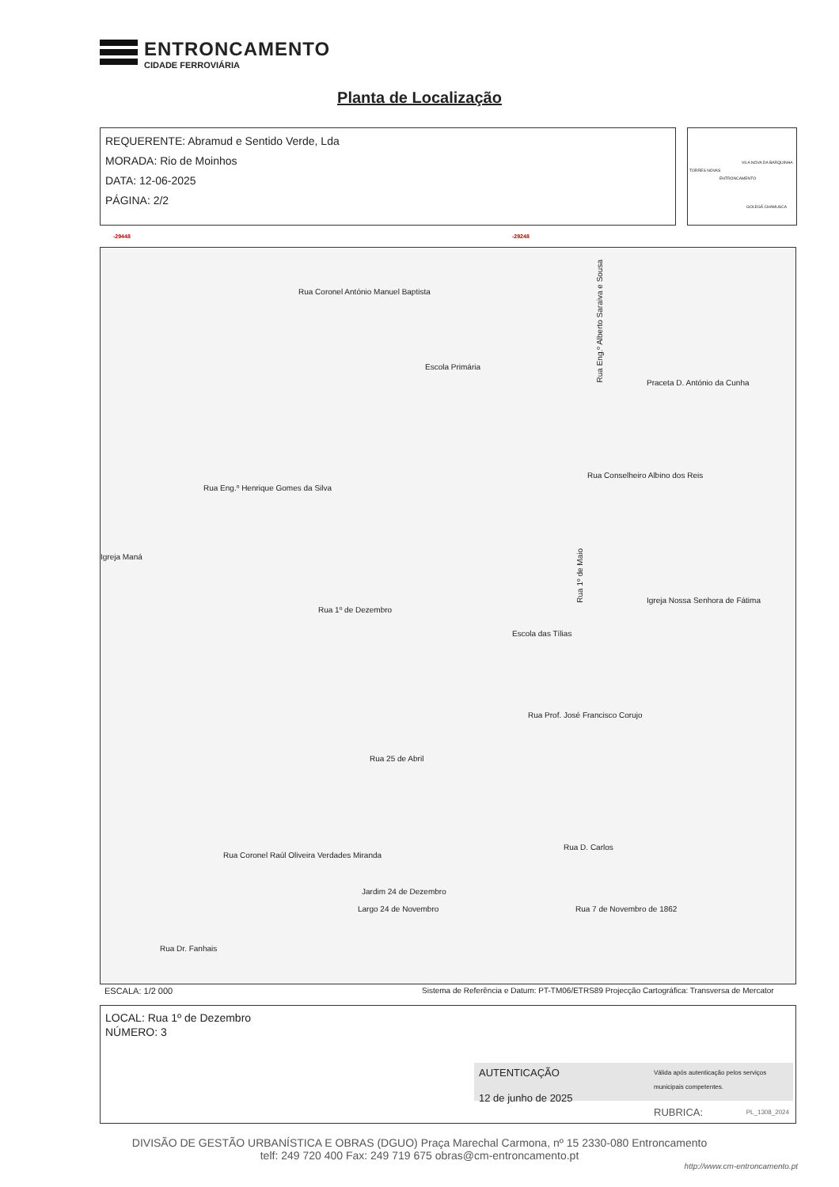ENTRONCAMENTO
CIDADE FERROVIÁRIA
Planta de Localização
REQUERENTE: Abramud e Sentido Verde, Lda
MORADA: Rio de Moinhos
DATA: 12-06-2025
PÁGINA: 2/2
VILA NOVA DA BARQUINHA
TORRES NOVAS
ENTRONCAMENTO
GOLEGÃ CHAMUSCA
-29448 -29248
Rua Coronel António Manuel Baptista
Escola Primária
Praceta D. António da Cunha
Rua Eng.º Henrique Gomes da Silva
Rua Conselheiro Albino dos Reis
Igreja Maná
Igreja Nossa Senhora de Fátima
Rua 1º de Dezembro
Escola das Tílias
Rua Prof. José Francisco Corujo
Rua 25 de Abril
Rua D. Carlos
Rua Coronel Raúl Oliveira Verdades Miranda
Jardim 24 de Dezembro
Largo 24 de Novembro Rua 7 de Novembro de 1862
Rua Dr. Fanhais
Rua Eng.º Alberto Saraiva e Sousa
Rua 1º de Maio
ESCALA: 1/2 000
Sistema de Referência e Datum: PT-TM06/ETRS89 Projecção Cartográfica: Transversa de Mercator
LOCAL: Rua 1º de Dezembro
NÚMERO: 3
AUTENTICAÇÃO Válida após autenticação pelos serviços municipais competentes.
12 de junho de 2025 RUBRICA:
PL_1308_2024
DIVISÃO DE GESTÃO URBANÍSTICA E OBRAS (DGUO) Praça Marechal Carmona, nº 15 2330-080 Entroncamento
telf: 249 720 400 Fax: 249 719 675 obras@cm-entroncamento.pt
http://www.cm-entroncamento.pt